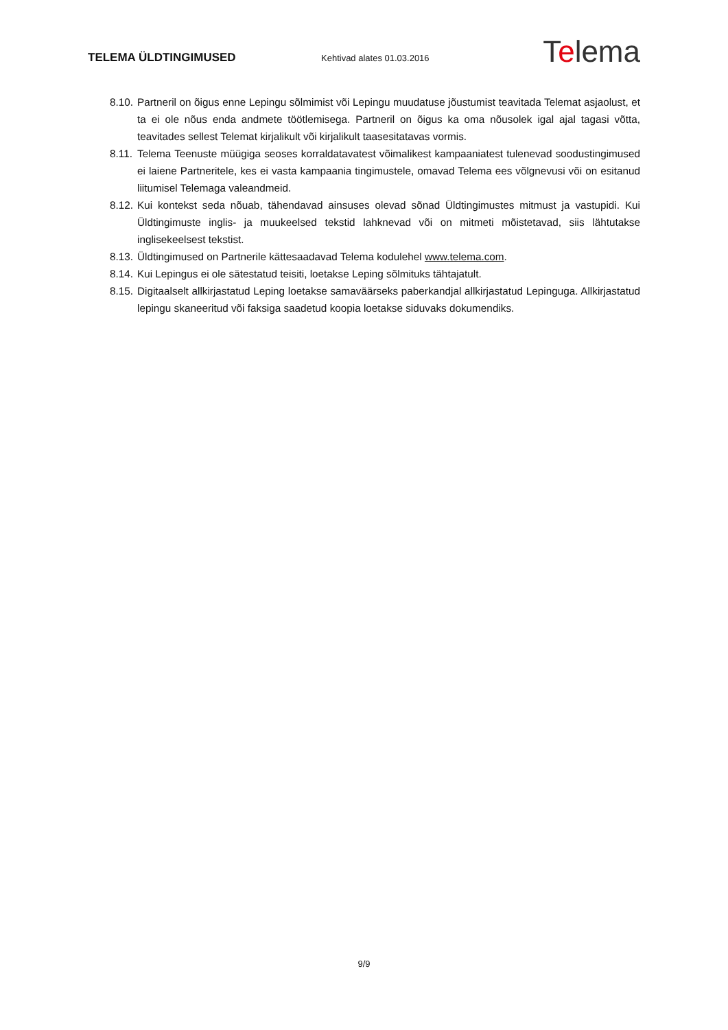TELEMA ÜLDTINGIMUSED
Kehtivad alates 01.03.2016
Telema
8.10.
Partneril on õigus enne Lepingu sõlmimist või Lepingu muudatuse jõustumist teavitada Telemat asjaolust, et ta ei ole nõus enda andmete töötlemisega. Partneril on õigus ka oma nõusolek igal ajal tagasi võtta, teavitades sellest Telemat kirjalikult või kirjalikult taasesitatavas vormis.
8.11.
Telema Teenuste müügiga seoses korraldatavatest võimalikest kampaaniatest tulenevad soodustingimused ei laiene Partneritele, kes ei vasta kampaania tingimustele, omavad Telema ees võlgnevusi või on esitanud liitumisel Telemaga valeandmeid.
8.12.
Kui kontekst seda nõuab, tähendavad ainsuses olevad sõnad Üldtingimustes mitmust ja vastupidi. Kui Üldtingimuste inglis- ja muukeelsed tekstid lahknevad või on mitmeti mõistetavad, siis lähtutakse inglisekeelsest tekstist.
8.13.
Üldtingimused on Partnerile kättesaadavad Telema kodulehel www.telema.com.
8.14.
Kui Lepingus ei ole sätestatud teisiti, loetakse Leping sõlmituks tähtajatult.
8.15.
Digitaalselt allkirjastatud Leping loetakse samaväärseks paberkandjal allkirjastatud Lepinguga. Allkirjastatud lepingu skaneeritud või faksiga saadetud koopia loetakse siduvaks dokumendiks.
9/9